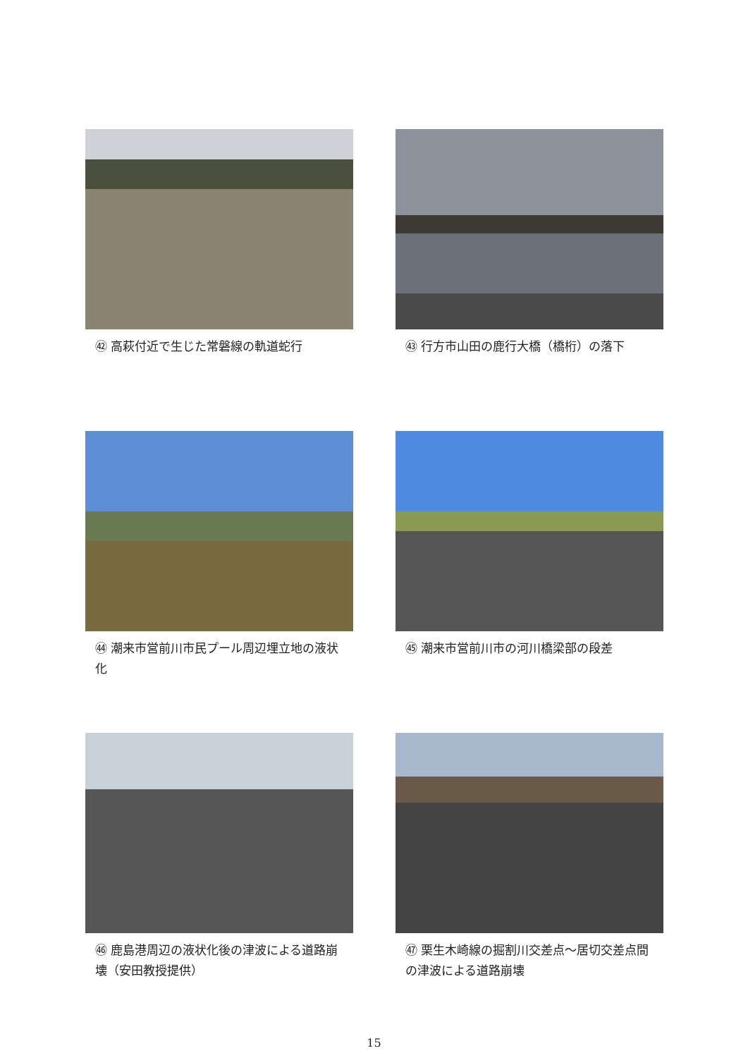㊷ 高萩付近で生じた常磐線の軌道蛇行
㊸ 行方市山田の鹿行大橋（橋桁）の落下
㊹ 潮来市営前川市民プール周辺埋立地の液状化
㊺ 潮来市営前川市の河川橋梁部の段差
㊻ 鹿島港周辺の液状化後の津波による道路崩壊（安田教授提供）
㊼ 栗生木崎線の掘割川交差点～居切交差点間の津波による道路崩壊
15